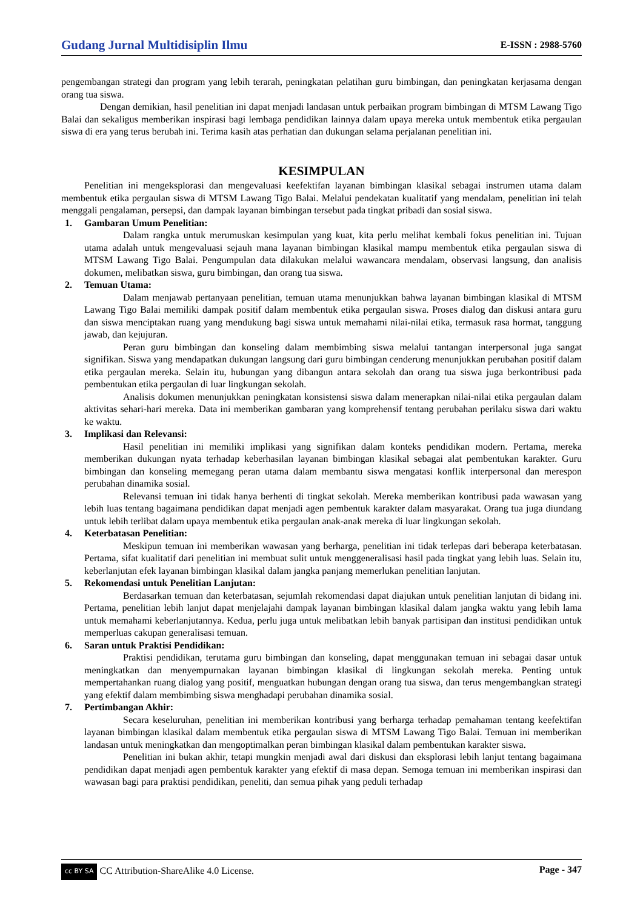Gudang Jurnal Multidisiplin Ilmu E-ISSN : 2988-5760
pengembangan strategi dan program yang lebih terarah, peningkatan pelatihan guru bimbingan, dan peningkatan kerjasama dengan orang tua siswa.
Dengan demikian, hasil penelitian ini dapat menjadi landasan untuk perbaikan program bimbingan di MTSM Lawang Tigo Balai dan sekaligus memberikan inspirasi bagi lembaga pendidikan lainnya dalam upaya mereka untuk membentuk etika pergaulan siswa di era yang terus berubah ini. Terima kasih atas perhatian dan dukungan selama perjalanan penelitian ini.
KESIMPULAN
Penelitian ini mengeksplorasi dan mengevaluasi keefektifan layanan bimbingan klasikal sebagai instrumen utama dalam membentuk etika pergaulan siswa di MTSM Lawang Tigo Balai. Melalui pendekatan kualitatif yang mendalam, penelitian ini telah menggali pengalaman, persepsi, dan dampak layanan bimbingan tersebut pada tingkat pribadi dan sosial siswa.
1. Gambaran Umum Penelitian:
Dalam rangka untuk merumuskan kesimpulan yang kuat, kita perlu melihat kembali fokus penelitian ini. Tujuan utama adalah untuk mengevaluasi sejauh mana layanan bimbingan klasikal mampu membentuk etika pergaulan siswa di MTSM Lawang Tigo Balai. Pengumpulan data dilakukan melalui wawancara mendalam, observasi langsung, dan analisis dokumen, melibatkan siswa, guru bimbingan, dan orang tua siswa.
2. Temuan Utama:
Dalam menjawab pertanyaan penelitian, temuan utama menunjukkan bahwa layanan bimbingan klasikal di MTSM Lawang Tigo Balai memiliki dampak positif dalam membentuk etika pergaulan siswa. Proses dialog dan diskusi antara guru dan siswa menciptakan ruang yang mendukung bagi siswa untuk memahami nilai-nilai etika, termasuk rasa hormat, tanggung jawab, dan kejujuran.
Peran guru bimbingan dan konseling dalam membimbing siswa melalui tantangan interpersonal juga sangat signifikan. Siswa yang mendapatkan dukungan langsung dari guru bimbingan cenderung menunjukkan perubahan positif dalam etika pergaulan mereka. Selain itu, hubungan yang dibangun antara sekolah dan orang tua siswa juga berkontribusi pada pembentukan etika pergaulan di luar lingkungan sekolah.
Analisis dokumen menunjukkan peningkatan konsistensi siswa dalam menerapkan nilai-nilai etika pergaulan dalam aktivitas sehari-hari mereka. Data ini memberikan gambaran yang komprehensif tentang perubahan perilaku siswa dari waktu ke waktu.
3. Implikasi dan Relevansi:
Hasil penelitian ini memiliki implikasi yang signifikan dalam konteks pendidikan modern. Pertama, mereka memberikan dukungan nyata terhadap keberhasilan layanan bimbingan klasikal sebagai alat pembentukan karakter. Guru bimbingan dan konseling memegang peran utama dalam membantu siswa mengatasi konflik interpersonal dan merespon perubahan dinamika sosial.
Relevansi temuan ini tidak hanya berhenti di tingkat sekolah. Mereka memberikan kontribusi pada wawasan yang lebih luas tentang bagaimana pendidikan dapat menjadi agen pembentuk karakter dalam masyarakat. Orang tua juga diundang untuk lebih terlibat dalam upaya membentuk etika pergaulan anak-anak mereka di luar lingkungan sekolah.
4. Keterbatasan Penelitian:
Meskipun temuan ini memberikan wawasan yang berharga, penelitian ini tidak terlepas dari beberapa keterbatasan. Pertama, sifat kualitatif dari penelitian ini membuat sulit untuk menggeneralisasi hasil pada tingkat yang lebih luas. Selain itu, keberlanjutan efek layanan bimbingan klasikal dalam jangka panjang memerlukan penelitian lanjutan.
5. Rekomendasi untuk Penelitian Lanjutan:
Berdasarkan temuan dan keterbatasan, sejumlah rekomendasi dapat diajukan untuk penelitian lanjutan di bidang ini. Pertama, penelitian lebih lanjut dapat menjelajahi dampak layanan bimbingan klasikal dalam jangka waktu yang lebih lama untuk memahami keberlanjutannya. Kedua, perlu juga untuk melibatkan lebih banyak partisipan dan institusi pendidikan untuk memperluas cakupan generalisasi temuan.
6. Saran untuk Praktisi Pendidikan:
Praktisi pendidikan, terutama guru bimbingan dan konseling, dapat menggunakan temuan ini sebagai dasar untuk meningkatkan dan menyempurnakan layanan bimbingan klasikal di lingkungan sekolah mereka. Penting untuk mempertahankan ruang dialog yang positif, menguatkan hubungan dengan orang tua siswa, dan terus mengembangkan strategi yang efektif dalam membimbing siswa menghadapi perubahan dinamika sosial.
7. Pertimbangan Akhir:
Secara keseluruhan, penelitian ini memberikan kontribusi yang berharga terhadap pemahaman tentang keefektifan layanan bimbingan klasikal dalam membentuk etika pergaulan siswa di MTSM Lawang Tigo Balai. Temuan ini memberikan landasan untuk meningkatkan dan mengoptimalkan peran bimbingan klasikal dalam pembentukan karakter siswa.
Penelitian ini bukan akhir, tetapi mungkin menjadi awal dari diskusi dan eksplorasi lebih lanjut tentang bagaimana pendidikan dapat menjadi agen pembentuk karakter yang efektif di masa depan. Semoga temuan ini memberikan inspirasi dan wawasan bagi para praktisi pendidikan, peneliti, dan semua pihak yang peduli terhadap
cc BY SA CC Attribution-ShareAlike 4.0 License. Page - 347